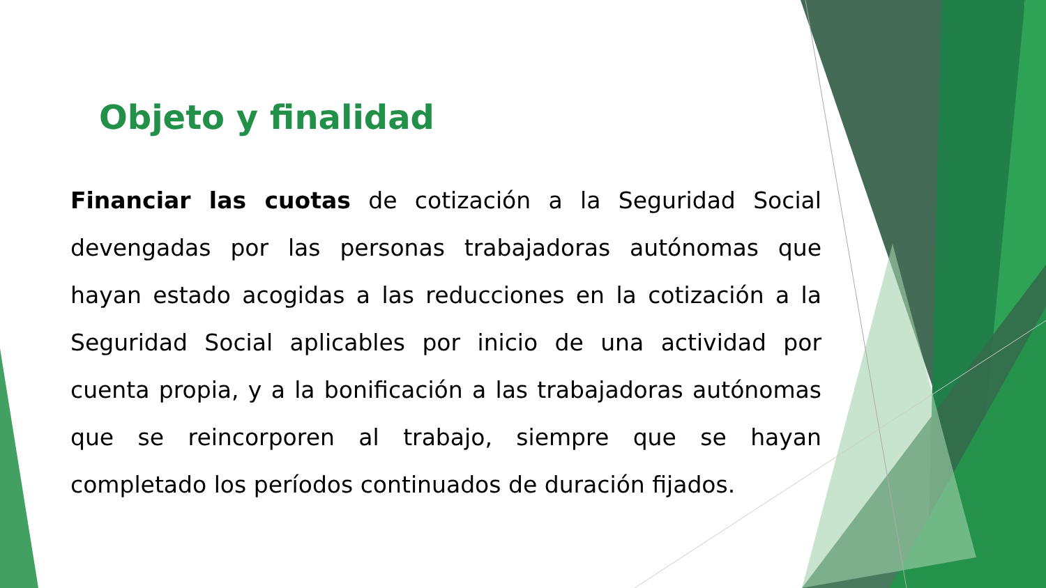Objeto y finalidad
Financiar las cuotas de cotización a la Seguridad Social devengadas por las personas trabajadoras autónomas que hayan estado acogidas a las reducciones en la cotización a la Seguridad Social aplicables por inicio de una actividad por cuenta propia, y a la bonificación a las trabajadoras autónomas que se reincorporen al trabajo, siempre que se hayan completado los períodos continuados de duración fijados.